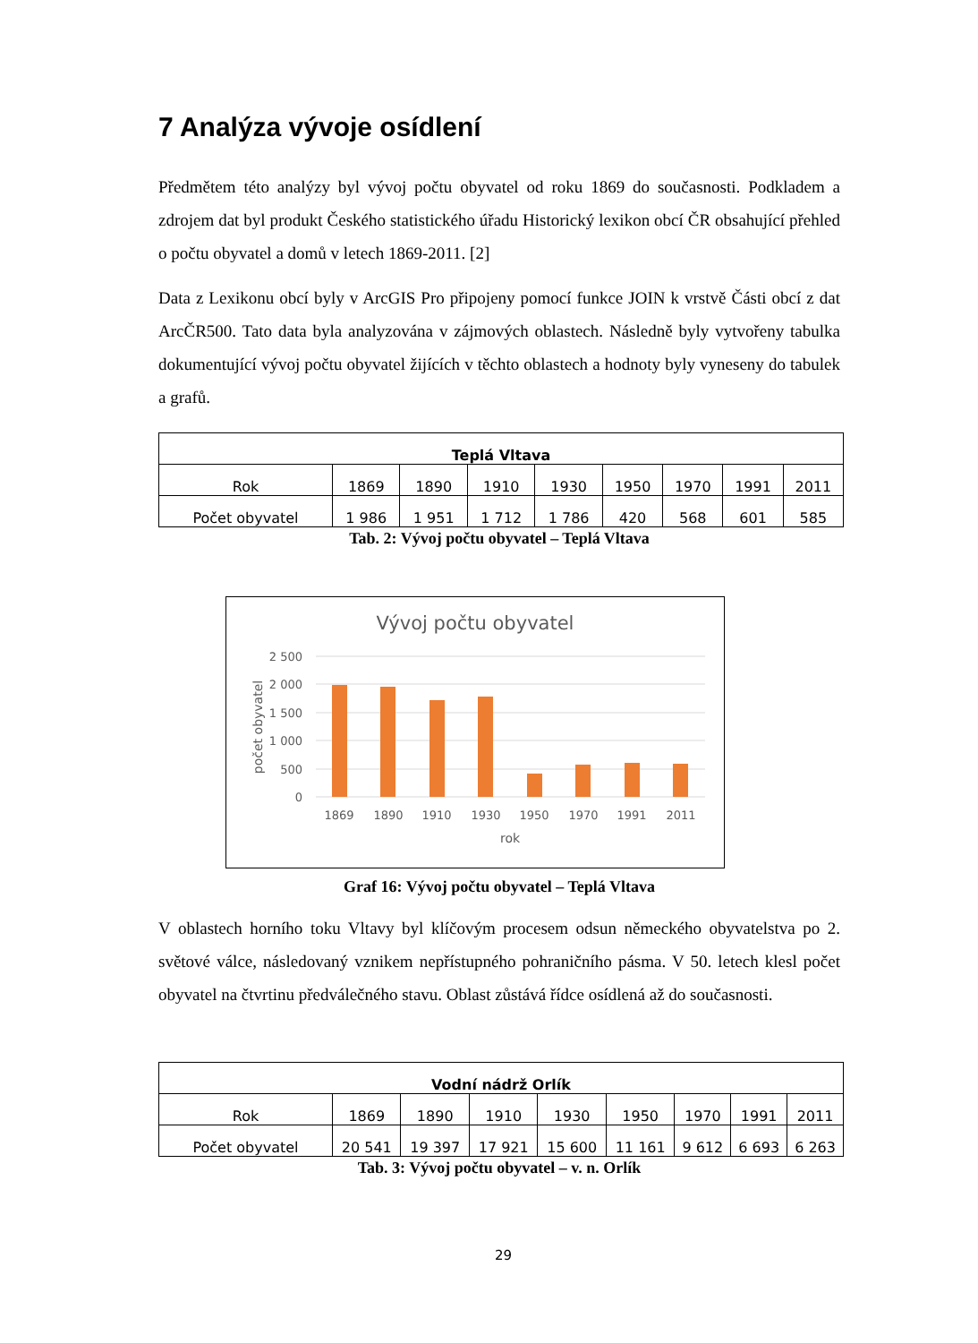7 Analýza vývoje osídlení
Předmětem této analýzy byl vývoj počtu obyvatel od roku 1869 do současnosti. Podkladem a zdrojem dat byl produkt Českého statistického úřadu Historický lexikon obcí ČR obsahující přehled o počtu obyvatel a domů v letech 1869-2011. [2]
Data z Lexikonu obcí byly v ArcGIS Pro připojeny pomocí funkce JOIN k vrstvě Části obcí z dat ArcČR500. Tato data byla analyzována v zájmových oblastech. Následně byly vytvořeny tabulka dokumentující vývoj počtu obyvatel žijících v těchto oblastech a hodnoty byly vyneseny do tabulek a grafů.
| Teplá Vltava | | | | | | | | |
| --- | --- | --- | --- | --- | --- | --- | --- | --- |
| Rok | 1869 | 1890 | 1910 | 1930 | 1950 | 1970 | 1991 | 2011 |
| Počet obyvatel | 1 986 | 1 951 | 1 712 | 1 786 | 420 | 568 | 601 | 585 |
Tab. 2: Vývoj počtu obyvatel – Teplá Vltava
Vývoj počtu obyvatel
2 500
2 000
1 500
1 000
500
0
1869
1890
1910
1930
1950
1970
1991
2011
rok
počet obyvatel
Graf 16: Vývoj počtu obyvatel – Teplá Vltava
V oblastech horního toku Vltavy byl klíčovým procesem odsun německého obyvatelstva po 2. světové válce, následovaný vznikem nepřístupného pohraničního pásma. V 50. letech klesl počet obyvatel na čtvrtinu předválečného stavu. Oblast zůstává řídce osídlená až do současnosti.
| Vodní nádrž Orlík | | | | | | | | |
| --- | --- | --- | --- | --- | --- | --- | --- | --- |
| Rok | 1869 | 1890 | 1910 | 1930 | 1950 | 1970 | 1991 | 2011 |
| Počet obyvatel | 20 541 | 19 397 | 17 921 | 15 600 | 11 161 | 9 612 | 6 693 | 6 263 |
Tab. 3: Vývoj počtu obyvatel – v. n. Orlík
29